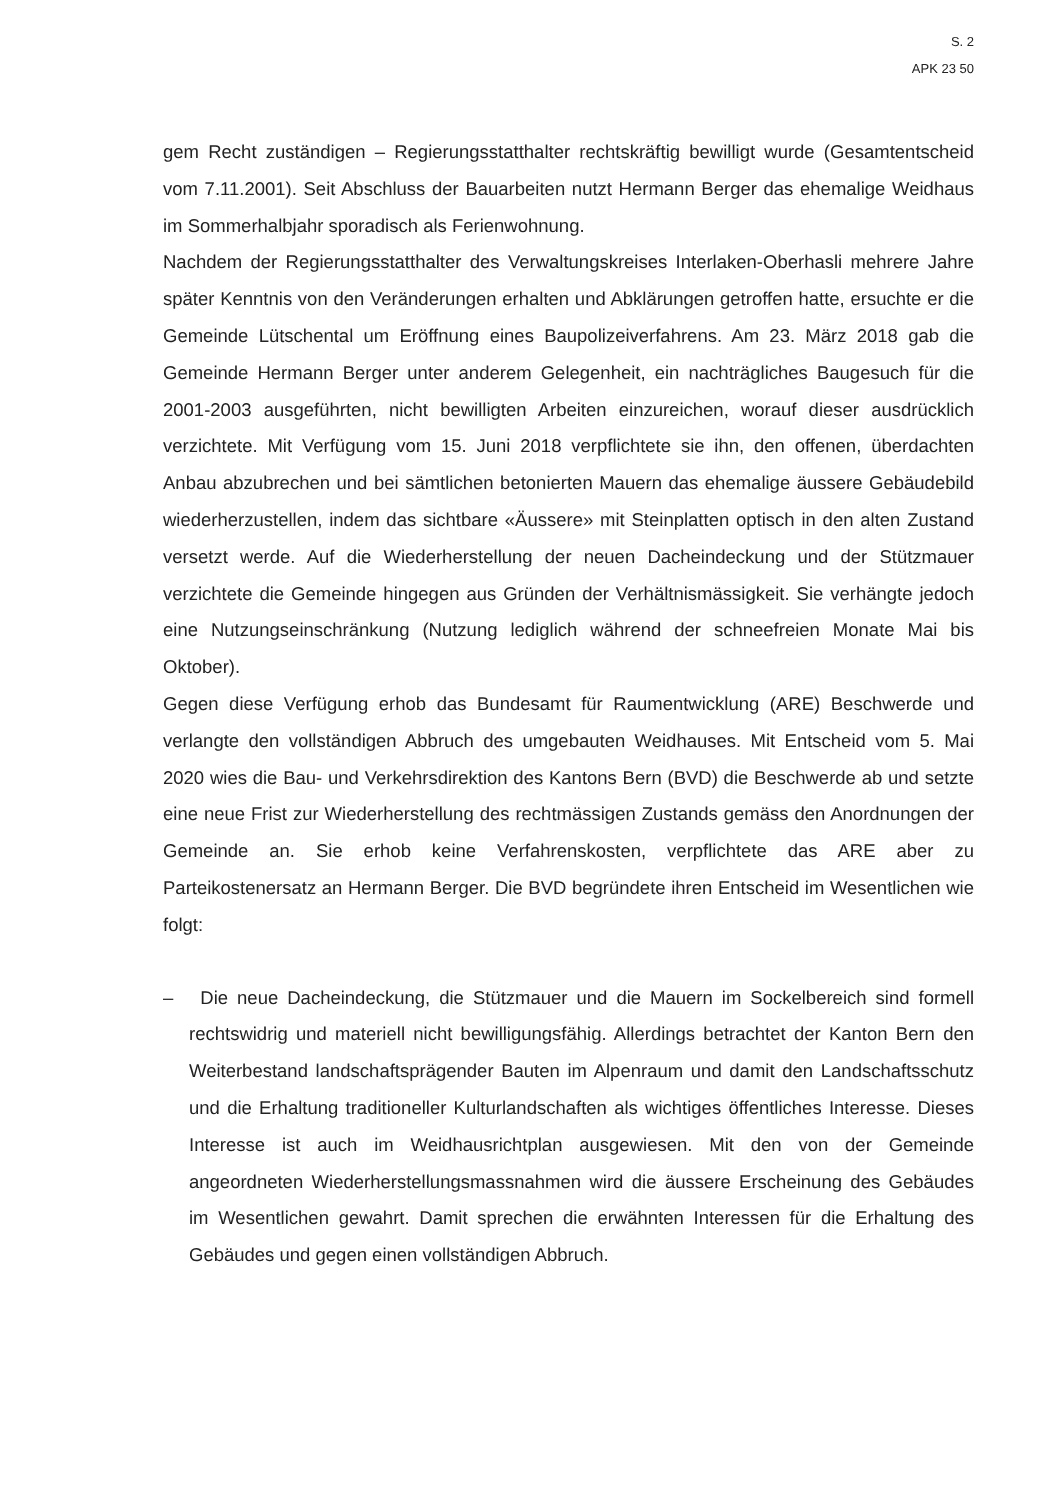S. 2
APK 23 50
gem Recht zuständigen – Regierungsstatthalter rechtskräftig bewilligt wurde (Gesamtentscheid vom 7.11.2001). Seit Abschluss der Bauarbeiten nutzt Hermann Berger das ehemalige Weidhaus im Sommerhalbjahr sporadisch als Ferienwohnung.
Nachdem der Regierungsstatthalter des Verwaltungskreises Interlaken-Oberhasli mehrere Jahre später Kenntnis von den Veränderungen erhalten und Abklärungen getroffen hatte, ersuchte er die Gemeinde Lütschental um Eröffnung eines Baupolizeiverfahrens. Am 23. März 2018 gab die Gemeinde Hermann Berger unter anderem Gelegenheit, ein nachträgliches Baugesuch für die 2001-2003 ausgeführten, nicht bewilligten Arbeiten einzureichen, worauf dieser ausdrücklich verzichtete. Mit Verfügung vom 15. Juni 2018 verpflichtete sie ihn, den offenen, überdachten Anbau abzubrechen und bei sämtlichen betonierten Mauern das ehemalige äussere Gebäudebild wiederherzustellen, indem das sichtbare «Äussere» mit Steinplatten optisch in den alten Zustand versetzt werde. Auf die Wiederherstellung der neuen Dacheindeckung und der Stützmauer verzichtete die Gemeinde hingegen aus Gründen der Verhältnismässigkeit. Sie verhängte jedoch eine Nutzungseinschränkung (Nutzung lediglich während der schneefreien Monate Mai bis Oktober).
Gegen diese Verfügung erhob das Bundesamt für Raumentwicklung (ARE) Beschwerde und verlangte den vollständigen Abbruch des umgebauten Weidhauses. Mit Entscheid vom 5. Mai 2020 wies die Bau- und Verkehrsdirektion des Kantons Bern (BVD) die Beschwerde ab und setzte eine neue Frist zur Wiederherstellung des rechtmässigen Zustands gemäss den Anordnungen der Gemeinde an. Sie erhob keine Verfahrenskosten, verpflichtete das ARE aber zu Parteikostenersatz an Hermann Berger. Die BVD begründete ihren Entscheid im Wesentlichen wie folgt:
– Die neue Dacheindeckung, die Stützmauer und die Mauern im Sockelbereich sind formell rechtswidrig und materiell nicht bewilligungsfähig. Allerdings betrachtet der Kanton Bern den Weiterbestand landschaftsprägender Bauten im Alpenraum und damit den Landschaftsschutz und die Erhaltung traditioneller Kulturlandschaften als wichtiges öffentliches Interesse. Dieses Interesse ist auch im Weidhausrichtplan ausgewiesen. Mit den von der Gemeinde angeordneten Wiederherstellungsmassnahmen wird die äussere Erscheinung des Gebäudes im Wesentlichen gewahrt. Damit sprechen die erwähnten Interessen für die Erhaltung des Gebäudes und gegen einen vollständigen Abbruch.